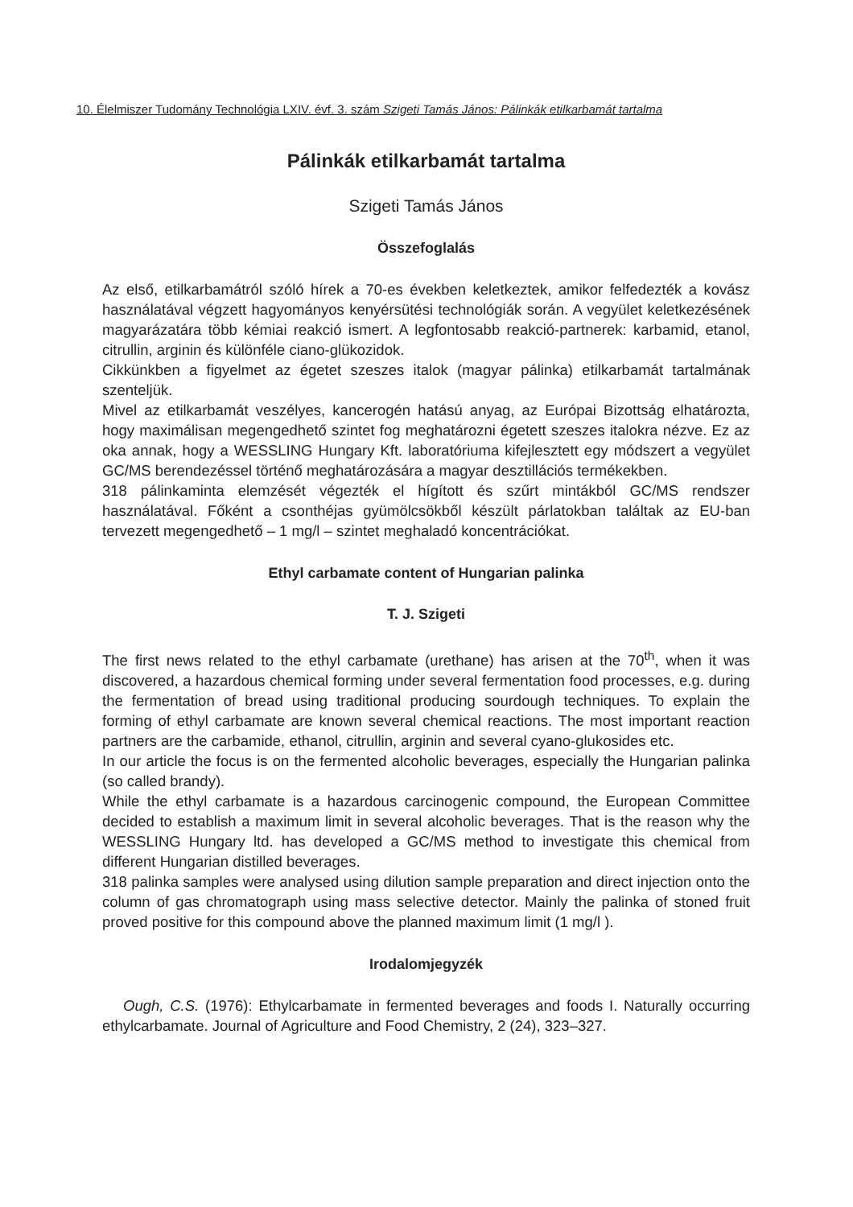10. Élelmiszer Tudomány Technológia LXIV. évf. 3. szám Szigeti Tamás János: Pálinkák etilkarbamát tartalma
Pálinkák etilkarbamát tartalma
Szigeti Tamás János
Összefoglalás
Az első, etilkarbamátról szóló hírek a 70-es években keletkeztek, amikor felfedezték a kovász használatával végzett hagyományos kenyérsütési technológiák során. A vegyület keletkezésének magyarázatára több kémiai reakció ismert. A legfontosabb reakció-partnerek: karbamid, etanol, citrullin, arginin és különféle ciano-glükozidok.
Cikkünkben a figyelmet az égetet szeszes italok (magyar pálinka) etilkarbamát tartalmának szenteljük.
Mivel az etilkarbamát veszélyes, kancerogén hatású anyag, az Európai Bizottság elhatározta, hogy maximálisan megengedhető szintet fog meghatározni égetett szeszes italokra nézve. Ez az oka annak, hogy a WESSLING Hungary Kft. laboratóriuma kifejlesztett egy módszert a vegyület GC/MS berendezéssel történő meghatározására a magyar desztillációs termékekben.
318 pálinkaminta elemzését végezték el hígított és szűrt mintákból GC/MS rendszer használatával. Főként a csonthéjas gyümölcsökből készült párlatokban találtak az EU-ban tervezett megengedhető – 1 mg/l – szintet meghaladó koncentrációkat.
Ethyl carbamate content of Hungarian palinka
T. J. Szigeti
The first news related to the ethyl carbamate (urethane) has arisen at the 70<sup>th</sup>, when it was discovered, a hazardous chemical forming under several fermentation food processes, e.g. during the fermentation of bread using traditional producing sourdough techniques. To explain the forming of ethyl carbamate are known several chemical reactions. The most important reaction partners are the carbamide, ethanol, citrullin, arginin and several cyano-glukosides etc.
In our article the focus is on the fermented alcoholic beverages, especially the Hungarian palinka (so called brandy).
While the ethyl carbamate is a hazardous carcinogenic compound, the European Committee decided to establish a maximum limit in several alcoholic beverages. That is the reason why the WESSLING Hungary ltd. has developed a GC/MS method to investigate this chemical from different Hungarian distilled beverages.
318 palinka samples were analysed using dilution sample preparation and direct injection onto the column of gas chromatograph using mass selective detector. Mainly the palinka of stoned fruit proved positive for this compound above the planned maximum limit (1 mg/l ).
Irodalomjegyzék
Ough, C.S. (1976): Ethylcarbamate in fermented beverages and foods I. Naturally occurring ethylcarbamate. Journal of Agriculture and Food Chemistry, 2 (24), 323–327.